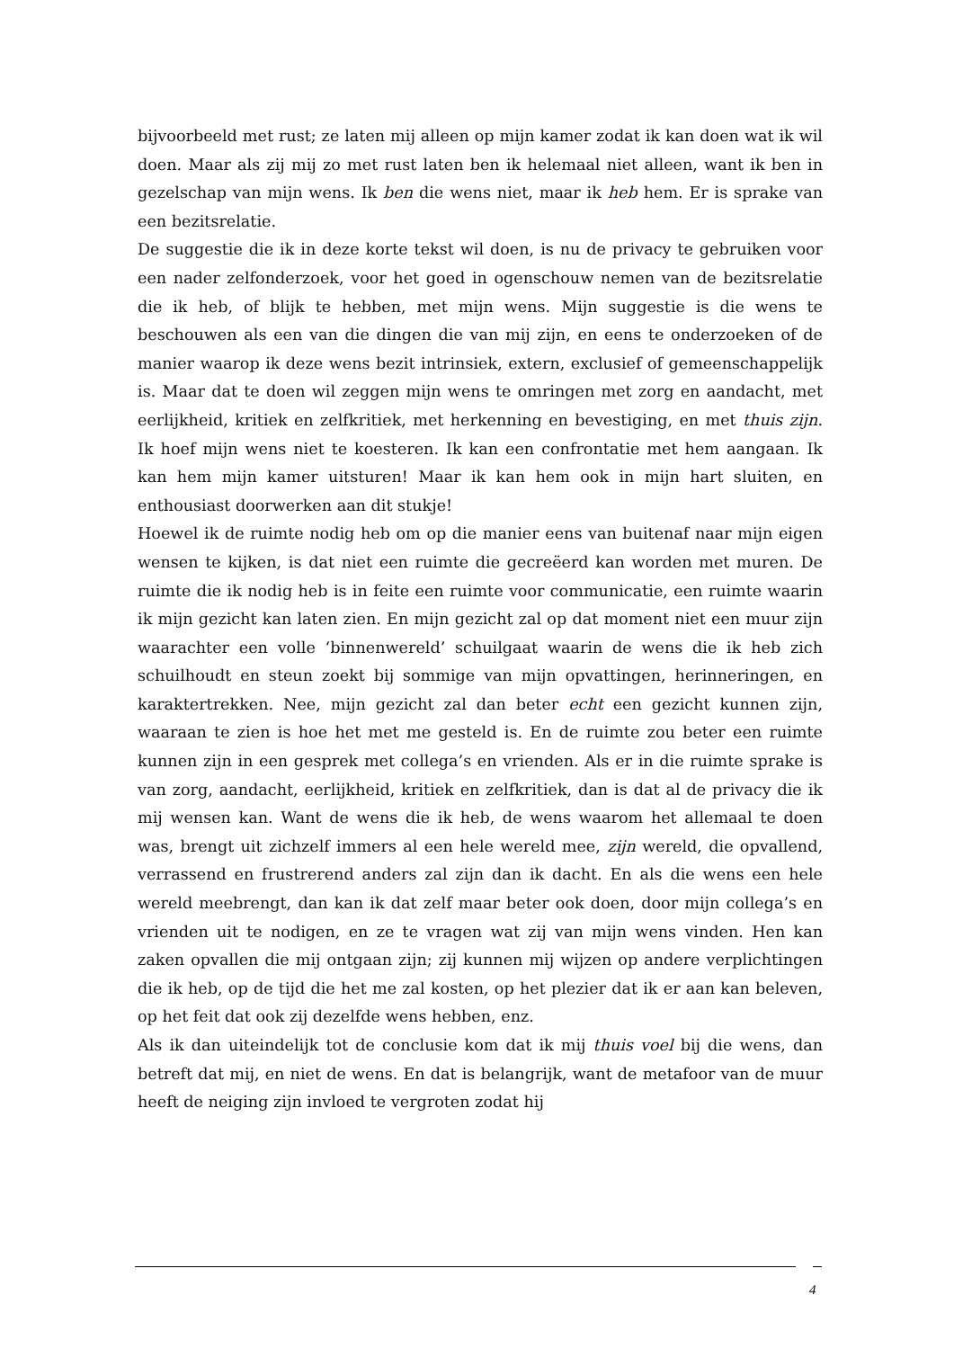bijvoorbeeld met rust; ze laten mij alleen op mijn kamer zodat ik kan doen wat ik wil doen. Maar als zij mij zo met rust laten ben ik helemaal niet alleen, want ik ben in gezelschap van mijn wens. Ik ben die wens niet, maar ik heb hem. Er is sprake van een bezitsrelatie.
De suggestie die ik in deze korte tekst wil doen, is nu de privacy te gebruiken voor een nader zelfonderzoek, voor het goed in ogenschouw nemen van de bezitsrelatie die ik heb, of blijk te hebben, met mijn wens. Mijn suggestie is die wens te beschouwen als een van die dingen die van mij zijn, en eens te onderzoeken of de manier waarop ik deze wens bezit intrinsiek, extern, exclusief of gemeenschappelijk is. Maar dat te doen wil zeggen mijn wens te omringen met zorg en aandacht, met eerlijkheid, kritiek en zelfkritiek, met herkenning en bevestiging, en met thuis zijn. Ik hoef mijn wens niet te koesteren. Ik kan een confrontatie met hem aangaan. Ik kan hem mijn kamer uitsturen! Maar ik kan hem ook in mijn hart sluiten, en enthousiast doorwerken aan dit stukje!
Hoewel ik de ruimte nodig heb om op die manier eens van buitenaf naar mijn eigen wensen te kijken, is dat niet een ruimte die gecreëerd kan worden met muren. De ruimte die ik nodig heb is in feite een ruimte voor communicatie, een ruimte waarin ik mijn gezicht kan laten zien. En mijn gezicht zal op dat moment niet een muur zijn waarachter een volle ‘binnenwereld’ schuilgaat waarin de wens die ik heb zich schuilhoudt en steun zoekt bij sommige van mijn opvattingen, herinneringen, en karaktertrekken. Nee, mijn gezicht zal dan beter echt een gezicht kunnen zijn, waaraan te zien is hoe het met me gesteld is. En de ruimte zou beter een ruimte kunnen zijn in een gesprek met collega’s en vrienden. Als er in die ruimte sprake is van zorg, aandacht, eerlijkheid, kritiek en zelfkritiek, dan is dat al de privacy die ik mij wensen kan. Want de wens die ik heb, de wens waarom het allemaal te doen was, brengt uit zichzelf immers al een hele wereld mee, zijn wereld, die opvallend, verrassend en frustrerend anders zal zijn dan ik dacht. En als die wens een hele wereld meebrengt, dan kan ik dat zelf maar beter ook doen, door mijn collega’s en vrienden uit te nodigen, en ze te vragen wat zij van mijn wens vinden. Hen kan zaken opvallen die mij ontgaan zijn; zij kunnen mij wijzen op andere verplichtingen die ik heb, op de tijd die het me zal kosten, op het plezier dat ik er aan kan beleven, op het feit dat ook zij dezelfde wens hebben, enz.
Als ik dan uiteindelijk tot de conclusie kom dat ik mij thuis voel bij die wens, dan betreft dat mij, en niet de wens. En dat is belangrijk, want de metafoor van de muur heeft de neiging zijn invloed te vergroten zodat hij
4